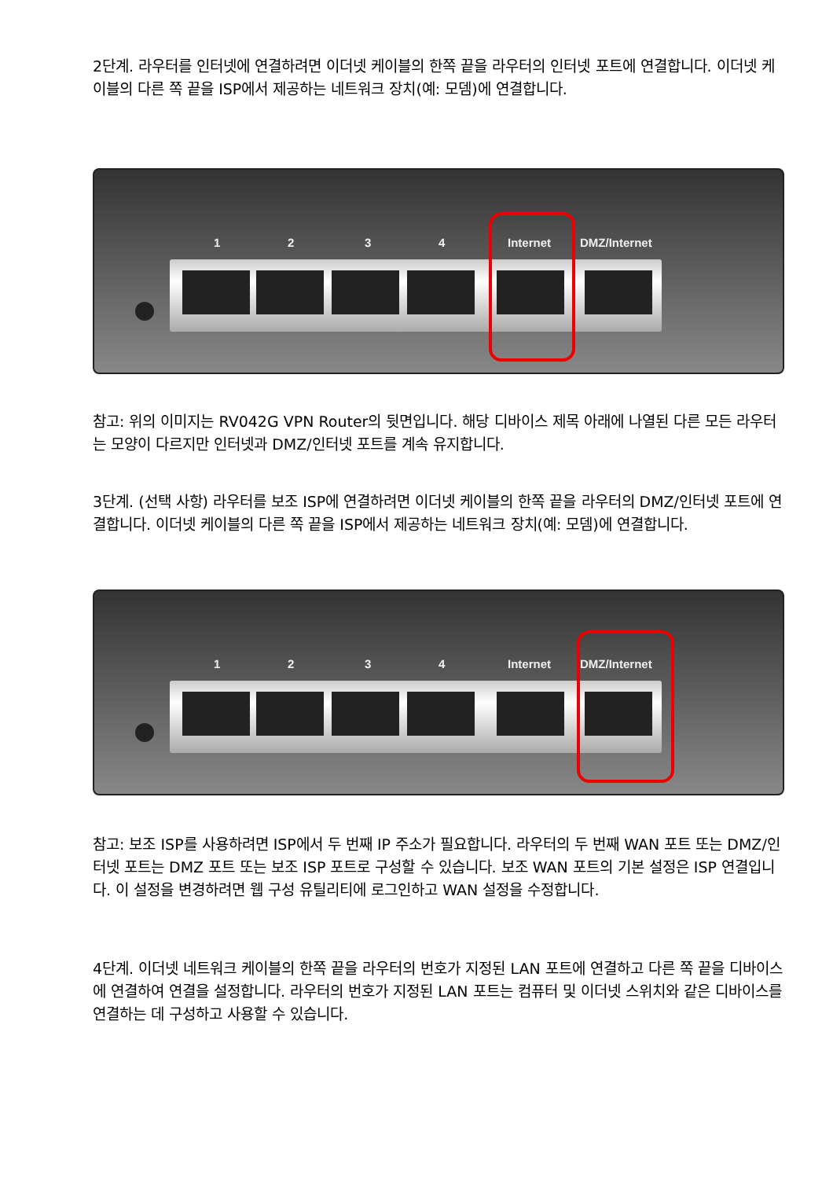2단계. 라우터를 인터넷에 연결하려면 이더넷 케이블의 한쪽 끝을 라우터의 인터넷 포트에 연결합니다. 이더넷 케이블의 다른 쪽 끝을 ISP에서 제공하는 네트워크 장치(예: 모뎀)에 연결합니다.
1 2 3 4 Internet DMZ/Internet
참고: 위의 이미지는 RV042G VPN Router의 뒷면입니다. 해당 디바이스 제목 아래에 나열된 다른 모든 라우터는 모양이 다르지만 인터넷과 DMZ/인터넷 포트를 계속 유지합니다.
3단계. (선택 사항) 라우터를 보조 ISP에 연결하려면 이더넷 케이블의 한쪽 끝을 라우터의 DMZ/인터넷 포트에 연결합니다. 이더넷 케이블의 다른 쪽 끝을 ISP에서 제공하는 네트워크 장치(예: 모뎀)에 연결합니다.
1 2 3 4 Internet DMZ/Internet
참고: 보조 ISP를 사용하려면 ISP에서 두 번째 IP 주소가 필요합니다. 라우터의 두 번째 WAN 포트 또는 DMZ/인터넷 포트는 DMZ 포트 또는 보조 ISP 포트로 구성할 수 있습니다. 보조 WAN 포트의 기본 설정은 ISP 연결입니다. 이 설정을 변경하려면 웹 구성 유틸리티에 로그인하고 WAN 설정을 수정합니다.
4단계. 이더넷 네트워크 케이블의 한쪽 끝을 라우터의 번호가 지정된 LAN 포트에 연결하고 다른 쪽 끝을 디바이스에 연결하여 연결을 설정합니다. 라우터의 번호가 지정된 LAN 포트는 컴퓨터 및 이더넷 스위치와 같은 디바이스를 연결하는 데 구성하고 사용할 수 있습니다.